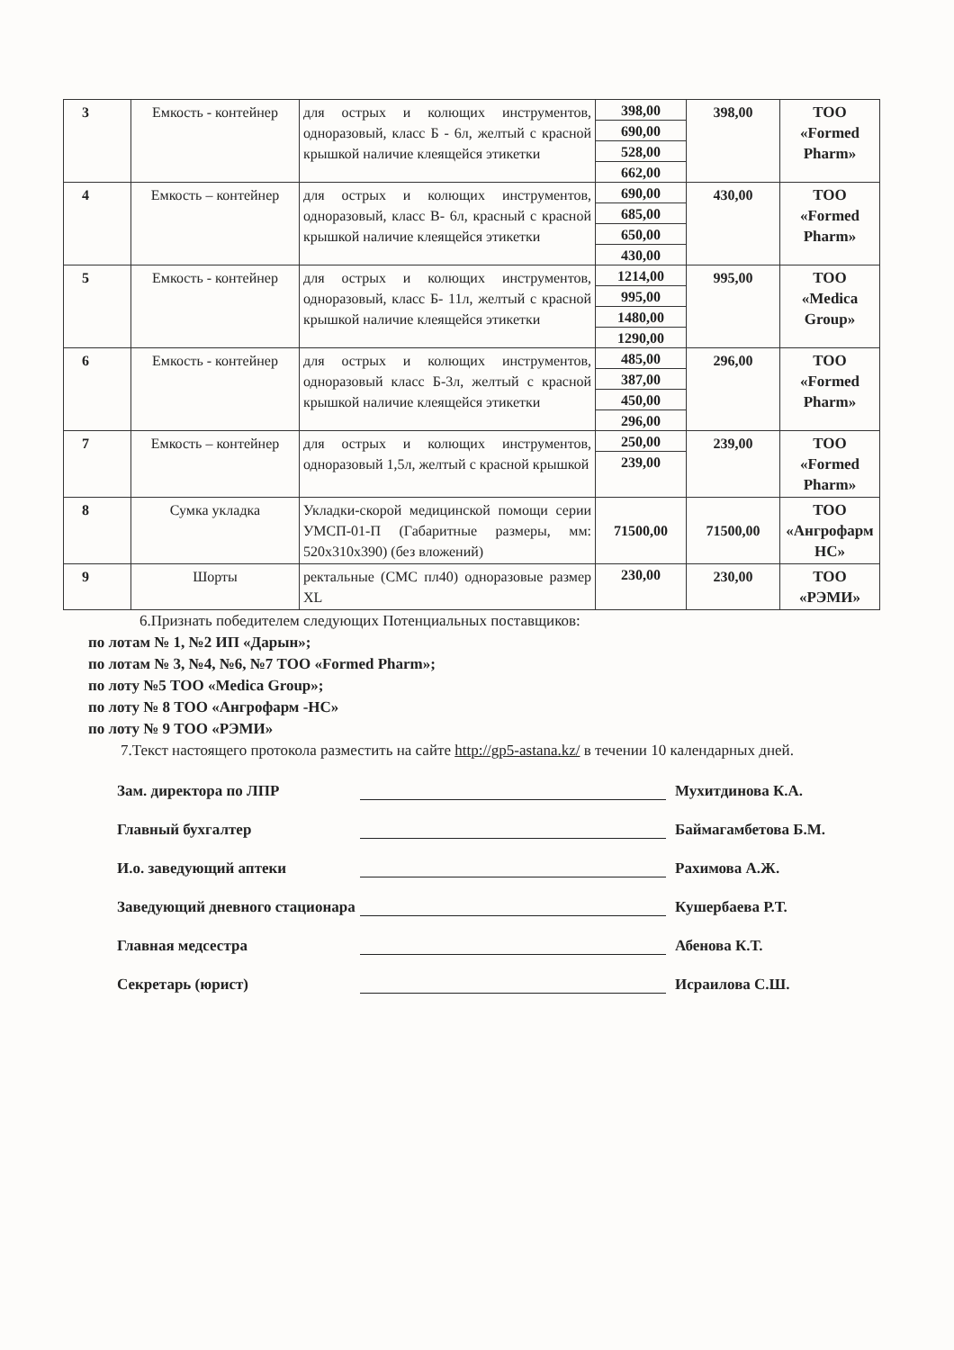| 3 | Емкость - контейнер | для острых и колющих инструментов, одноразовый, класс Б - 6л, желтый с красной крышкой наличие клеящейся этикетки | 398,00 690,00 528,00 662,00 | 398,00 | ТОО «Formed Pharm» |
| 4 | Емкость – контейнер | для острых и колющих инструментов, одноразовый, класс В- 6л, красный с красной крышкой наличие клеящейся этикетки | 690,00 685,00 650,00 430,00 | 430,00 | ТОО «Formed Pharm» |
| 5 | Емкость - контейнер | для острых и колющих инструментов, одноразовый, класс Б- 11л, желтый с красной крышкой наличие клеящейся этикетки | 1214,00 995,00 1480,00 1290,00 | 995,00 | ТОО «Medica Group» |
| 6 | Емкость - контейнер | для острых и колющих инструментов, одноразовый класс Б-3л, желтый с красной крышкой наличие клеящейся этикетки | 485,00 387,00 450,00 296,00 | 296,00 | ТОО «Formed Pharm» |
| 7 | Емкость – контейнер | для острых и колющих инструментов, одноразовый 1,5л, желтый с красной крышкой | 250,00 239,00 | 239,00 | ТОО «Formed Pharm» |
| 8 | Сумка укладка | Укладки-скорой медицинской помощи серии УМСП-01-П (Габаритные размеры, мм: 520x310x390) (без вложений) | 71500,00 | 71500,00 | ТОО «Ангрофарм НС» |
| 9 | Шорты | ректальные (СМС пл40) одноразовые размер XL | 230,00 | 230,00 | ТОО «РЭМИ» |
6.Признать победителем следующих Потенциальных поставщиков:
по лотам № 1, №2 ИП «Дарын»;
по лотам № 3, №4, №6, №7 ТОО «Formed Pharm»;
по лоту №5 ТОО «Medica Group»;
по лоту № 8 ТОО «Ангрофарм -НС»
по лоту № 9 ТОО «РЭМИ»
7.Текст настоящего протокола разместить на сайте http://gp5-astana.kz/ в течении 10 календарных дней.
Зам. директора по ЛПР Мухитдинова К.А.
Главный бухгалтер Баймагамбетова Б.М.
И.о. заведующий аптеки Рахимова А.Ж.
Заведующий дневного стационара Кушербаева Р.Т.
Главная медсестра Абенова К.Т.
Секретарь (юрист) Исраилова С.Ш.